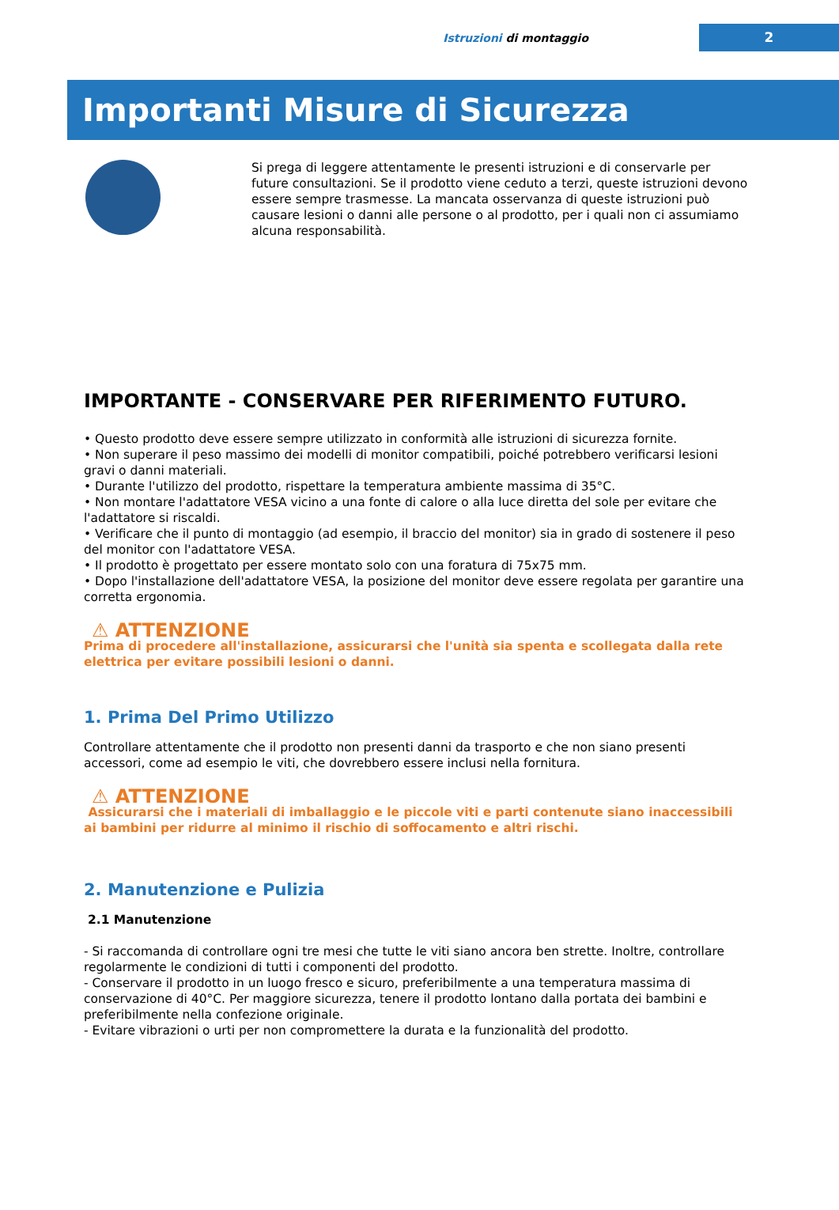Istruzioni di montaggio 2
Importanti Misure di Sicurezza
Si prega di leggere attentamente le presenti istruzioni e di conservarle per future consultazioni. Se il prodotto viene ceduto a terzi, queste istruzioni devono essere sempre trasmesse. La mancata osservanza di queste istruzioni può causare lesioni o danni alle persone o al prodotto, per i quali non ci assumiamo alcuna responsabilità.
IMPORTANTE - CONSERVARE PER RIFERIMENTO FUTURO.
• Questo prodotto deve essere sempre utilizzato in conformità alle istruzioni di sicurezza fornite.
• Non superare il peso massimo dei modelli di monitor compatibili, poiché potrebbero verificarsi lesioni gravi o danni materiali.
• Durante l'utilizzo del prodotto, rispettare la temperatura ambiente massima di 35°C.
• Non montare l'adattatore VESA vicino a una fonte di calore o alla luce diretta del sole per evitare che l'adattatore si riscaldi.
• Verificare che il punto di montaggio (ad esempio, il braccio del monitor) sia in grado di sostenere il peso del monitor con l'adattatore VESA.
• Il prodotto è progettato per essere montato solo con una foratura di 75x75 mm.
• Dopo l'installazione dell'adattatore VESA, la posizione del monitor deve essere regolata per garantire una corretta ergonomia.
⚠ ATTENZIONE
Prima di procedere all'installazione, assicurarsi che l'unità sia spenta e scollegata dalla rete elettrica per evitare possibili lesioni o danni.
1. Prima Del Primo Utilizzo
Controllare attentamente che il prodotto non presenti danni da trasporto e che non siano presenti accessori, come ad esempio le viti, che dovrebbero essere inclusi nella fornitura.
⚠ ATTENZIONE
Assicurarsi che i materiali di imballaggio e le piccole viti e parti contenute siano inaccessibili ai bambini per ridurre al minimo il rischio di soffocamento e altri rischi.
2. Manutenzione e Pulizia
2.1 Manutenzione
- Si raccomanda di controllare ogni tre mesi che tutte le viti siano ancora ben strette. Inoltre, controllare regolarmente le condizioni di tutti i componenti del prodotto.
- Conservare il prodotto in un luogo fresco e sicuro, preferibilmente a una temperatura massima di conservazione di 40°C. Per maggiore sicurezza, tenere il prodotto lontano dalla portata dei bambini e preferibilmente nella confezione originale.
- Evitare vibrazioni o urti per non compromettere la durata e la funzionalità del prodotto.